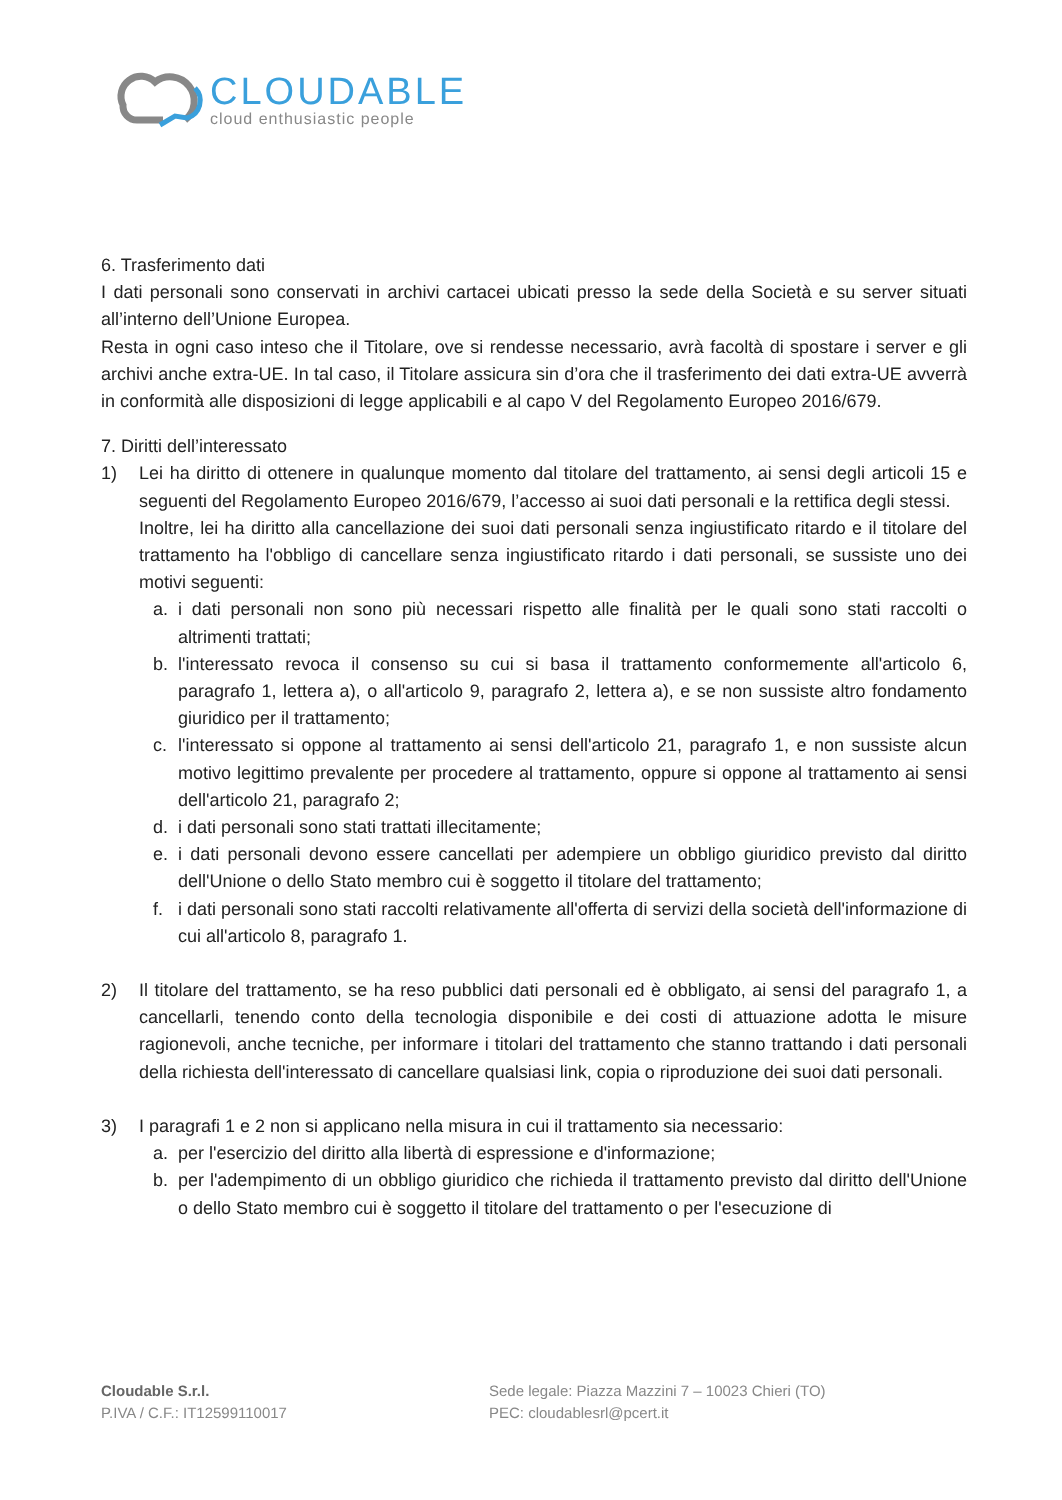CLOUDABLE
cloud enthusiastic people
6. Trasferimento dati
I dati personali sono conservati in archivi cartacei ubicati presso la sede della Società e su server situati all’interno dell’Unione Europea.
Resta in ogni caso inteso che il Titolare, ove si rendesse necessario, avrà facoltà di spostare i server e gli archivi anche extra-UE. In tal caso, il Titolare assicura sin d’ora che il trasferimento dei dati extra-UE avverrà in conformità alle disposizioni di legge applicabili e al capo V del Regolamento Europeo 2016/679.
7. Diritti dell’interessato
1) Lei ha diritto di ottenere in qualunque momento dal titolare del trattamento, ai sensi degli articoli 15 e seguenti del Regolamento Europeo 2016/679, l’accesso ai suoi dati personali e la rettifica degli stessi.
Inoltre, lei ha diritto alla cancellazione dei suoi dati personali senza ingiustificato ritardo e il titolare del trattamento ha l'obbligo di cancellare senza ingiustificato ritardo i dati personali, se sussiste uno dei motivi seguenti:
a. i dati personali non sono più necessari rispetto alle finalità per le quali sono stati raccolti o altrimenti trattati;
b. l'interessato revoca il consenso su cui si basa il trattamento conformemente all'articolo 6, paragrafo 1, lettera a), o all'articolo 9, paragrafo 2, lettera a), e se non sussiste altro fondamento giuridico per il trattamento;
c. l'interessato si oppone al trattamento ai sensi dell'articolo 21, paragrafo 1, e non sussiste alcun motivo legittimo prevalente per procedere al trattamento, oppure si oppone al trattamento ai sensi dell'articolo 21, paragrafo 2;
d. i dati personali sono stati trattati illecitamente;
e. i dati personali devono essere cancellati per adempiere un obbligo giuridico previsto dal diritto dell'Unione o dello Stato membro cui è soggetto il titolare del trattamento;
f. i dati personali sono stati raccolti relativamente all'offerta di servizi della società dell'informazione di cui all'articolo 8, paragrafo 1.
2) Il titolare del trattamento, se ha reso pubblici dati personali ed è obbligato, ai sensi del paragrafo 1, a cancellarli, tenendo conto della tecnologia disponibile e dei costi di attuazione adotta le misure ragionevoli, anche tecniche, per informare i titolari del trattamento che stanno trattando i dati personali della richiesta dell'interessato di cancellare qualsiasi link, copia o riproduzione dei suoi dati personali.
3) I paragrafi 1 e 2 non si applicano nella misura in cui il trattamento sia necessario:
a. per l'esercizio del diritto alla libertà di espressione e d'informazione;
b. per l'adempimento di un obbligo giuridico che richieda il trattamento previsto dal diritto dell'Unione o dello Stato membro cui è soggetto il titolare del trattamento o per l'esecuzione di
Cloudable S.r.l.
P.IVA / C.F.: IT12599110017
Sede legale: Piazza Mazzini 7 – 10023 Chieri (TO)
PEC: cloudablesrl@pcert.it